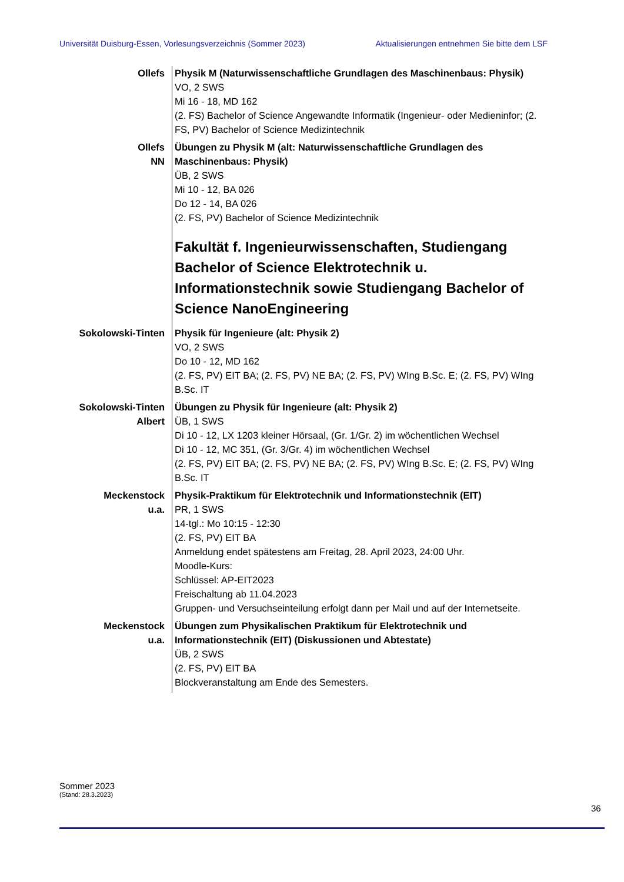Universität Duisburg-Essen, Vorlesungsverzeichnis (Sommer 2023) Aktualisierungen entnehmen Sie bitte dem LSF
Ollefs Physik M (Naturwissenschaftliche Grundlagen des Maschinenbaus: Physik)
VO, 2 SWS
Mi 16 - 18, MD 162
(2. FS) Bachelor of Science Angewandte Informatik (Ingenieur- oder Medieninfor; (2. FS, PV) Bachelor of Science Medizintechnik
Ollefs
NN
Übungen zu Physik M (alt: Naturwissenschaftliche Grundlagen des Maschinenbaus: Physik)
ÜB, 2 SWS
Mi 10 - 12, BA 026
Do 12 - 14, BA 026
(2. FS, PV) Bachelor of Science Medizintechnik
Fakultät f. Ingenieurwissenschaften, Studiengang Bachelor of Science Elektrotechnik u. Informationstechnik sowie Studiengang Bachelor of Science NanoEngineering
Sokolowski-Tinten Physik für Ingenieure (alt: Physik 2)
VO, 2 SWS
Do 10 - 12, MD 162
(2. FS, PV) EIT BA; (2. FS, PV) NE BA; (2. FS, PV) WIng B.Sc. E; (2. FS, PV) WIng B.Sc. IT
Sokolowski-Tinten
Albert
Übungen zu Physik für Ingenieure (alt: Physik 2)
ÜB, 1 SWS
Di 10 - 12, LX 1203 kleiner Hörsaal, (Gr. 1/Gr. 2) im wöchentlichen Wechsel
Di 10 - 12, MC 351, (Gr. 3/Gr. 4) im wöchentlichen Wechsel
(2. FS, PV) EIT BA; (2. FS, PV) NE BA; (2. FS, PV) WIng B.Sc. E; (2. FS, PV) WIng B.Sc. IT
Meckenstock
u.a.
Physik-Praktikum für Elektrotechnik und Informationstechnik (EIT)
PR, 1 SWS
14-tgl.: Mo 10:15 - 12:30
(2. FS, PV) EIT BA
Anmeldung endet spätestens am Freitag, 28. April 2023, 24:00 Uhr.
Moodle-Kurs:
Schlüssel: AP-EIT2023
Freischaltung ab 11.04.2023
Gruppen- und Versuchseinteilung erfolgt dann per Mail und auf der Internetseite.
Meckenstock
u.a.
Übungen zum Physikalischen Praktikum für Elektrotechnik und Informationstechnik (EIT) (Diskussionen und Abtestate)
ÜB, 2 SWS
(2. FS, PV) EIT BA
Blockveranstaltung am Ende des Semesters.
Sommer 2023
(Stand: 28.3.2023)
36